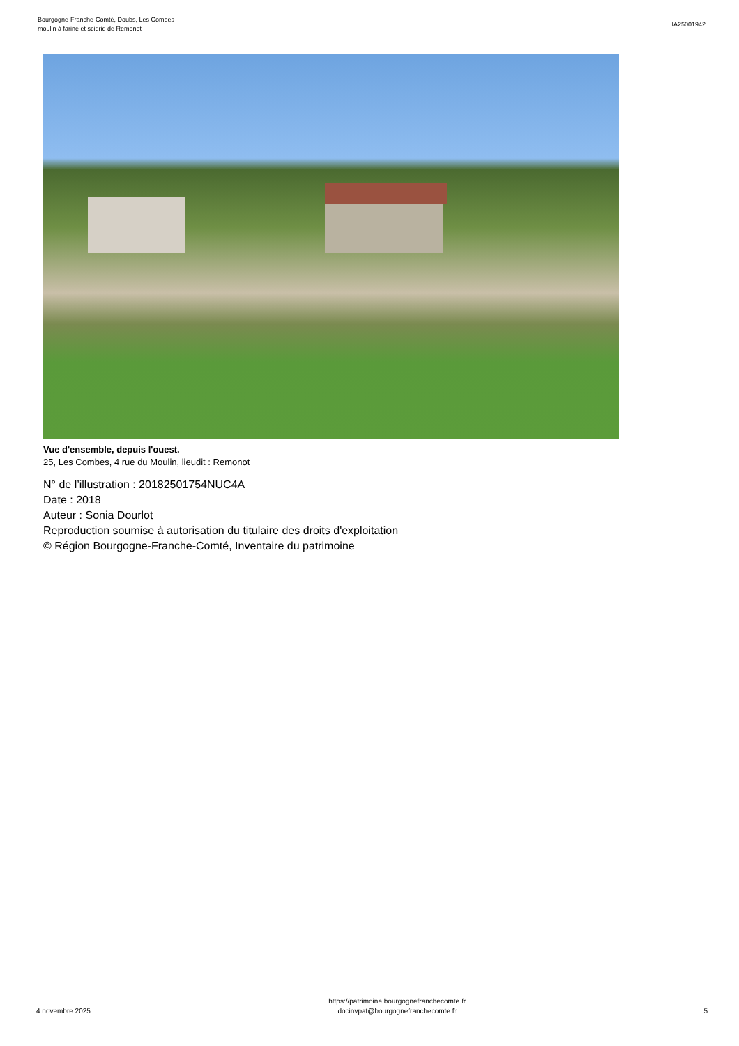Bourgogne-Franche-Comté, Doubs, Les Combes
moulin à farine et scierie de Remonot
IA25001942
Vue d'ensemble, depuis l'ouest.
25, Les Combes, 4 rue du Moulin, lieudit : Remonot
N° de l’illustration : 20182501754NUC4A
Date : 2018
Auteur : Sonia Dourlot
Reproduction soumise à autorisation du titulaire des droits d'exploitation
© Région Bourgogne-Franche-Comté, Inventaire du patrimoine
4 novembre 2025
https://patrimoine.bourgognefranchecomte.fr
docinvpat@bourgognefranchecomte.fr
5